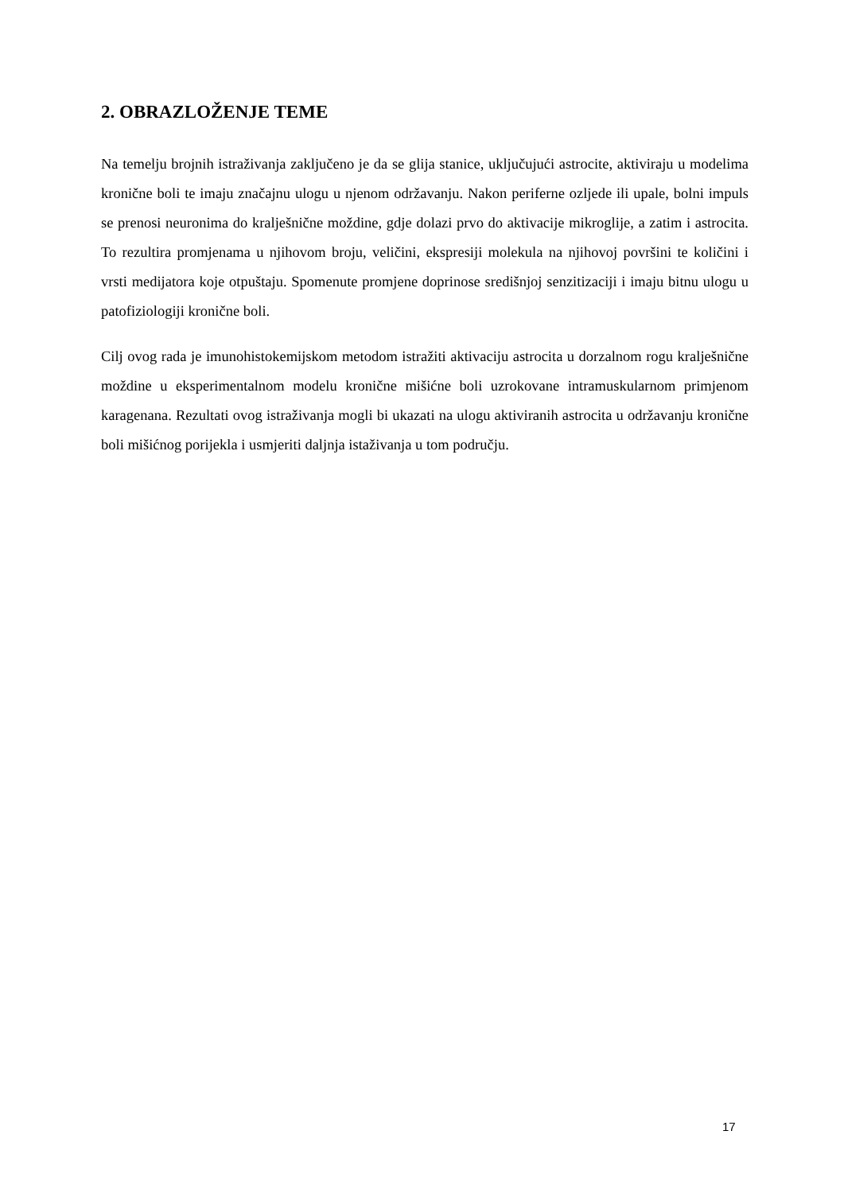2. OBRAZLOŽENJE TEME
Na temelju brojnih istraživanja zaključeno je da se glija stanice, uključujući astrocite, aktiviraju u modelima kronične boli te imaju značajnu ulogu u njenom održavanju. Nakon periferne ozljede ili upale, bolni impuls se prenosi neuronima do kralješnične moždine, gdje dolazi prvo do aktivacije mikroglije, a zatim i astrocita. To rezultira promjenama u njihovom broju, veličini, ekspresiji molekula na njihovoj površini te količini i vrsti medijatora koje otpuštaju. Spomenute promjene doprinose središnjoj senzitizaciji i imaju bitnu ulogu u patofiziologiji kronične boli.
Cilj ovog rada je imunohistokemijskom metodom istražiti aktivaciju astrocita u dorzalnom rogu kralješnične moždine u eksperimentalnom modelu kronične mišićne boli uzrokovane intramuskularnom primjenom karagenana. Rezultati ovog istraživanja mogli bi ukazati na ulogu aktiviranih astrocita u održavanju kronične boli mišićnog porijekla i usmjeriti daljnja istaživanja u tom području.
17